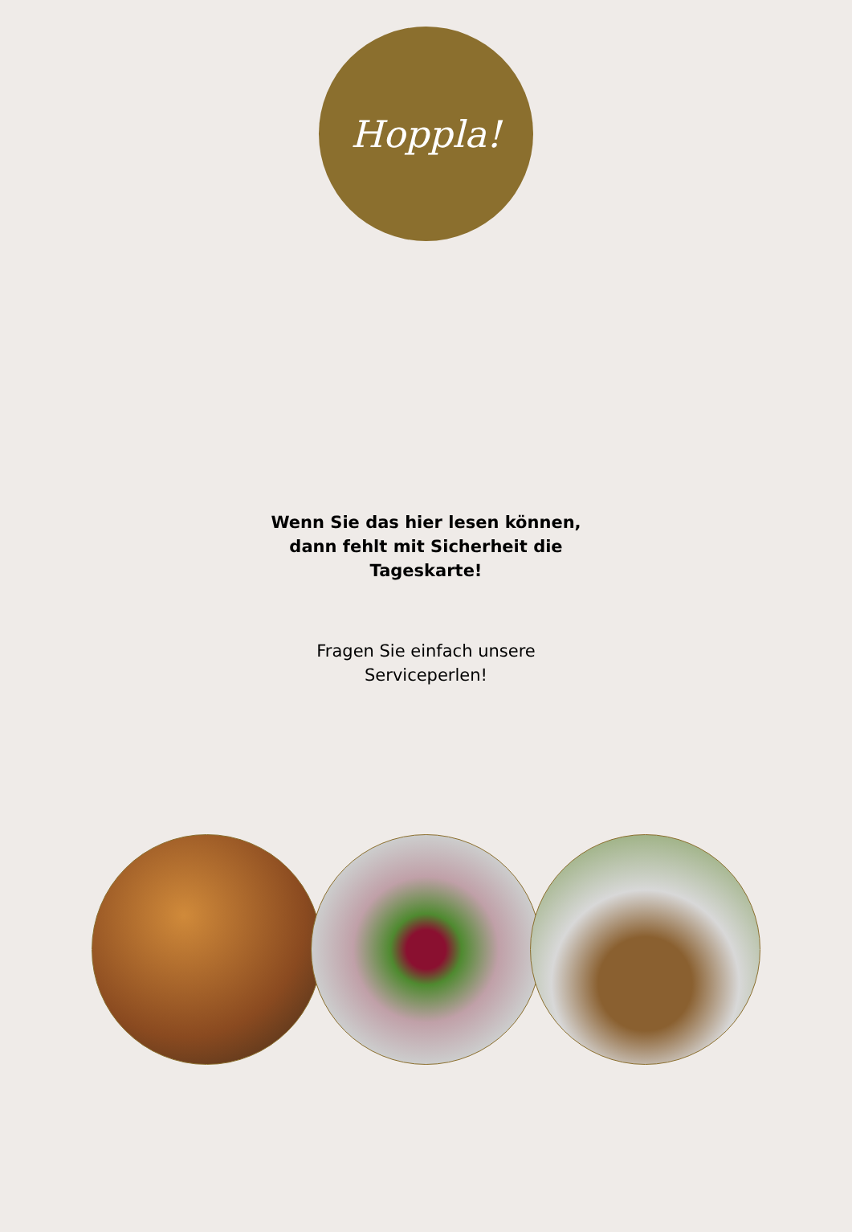Hoppla!
Wenn Sie das hier lesen können,
dann fehlt mit Sicherheit die
Tageskarte!
Fragen Sie einfach unsere
Serviceperlen!